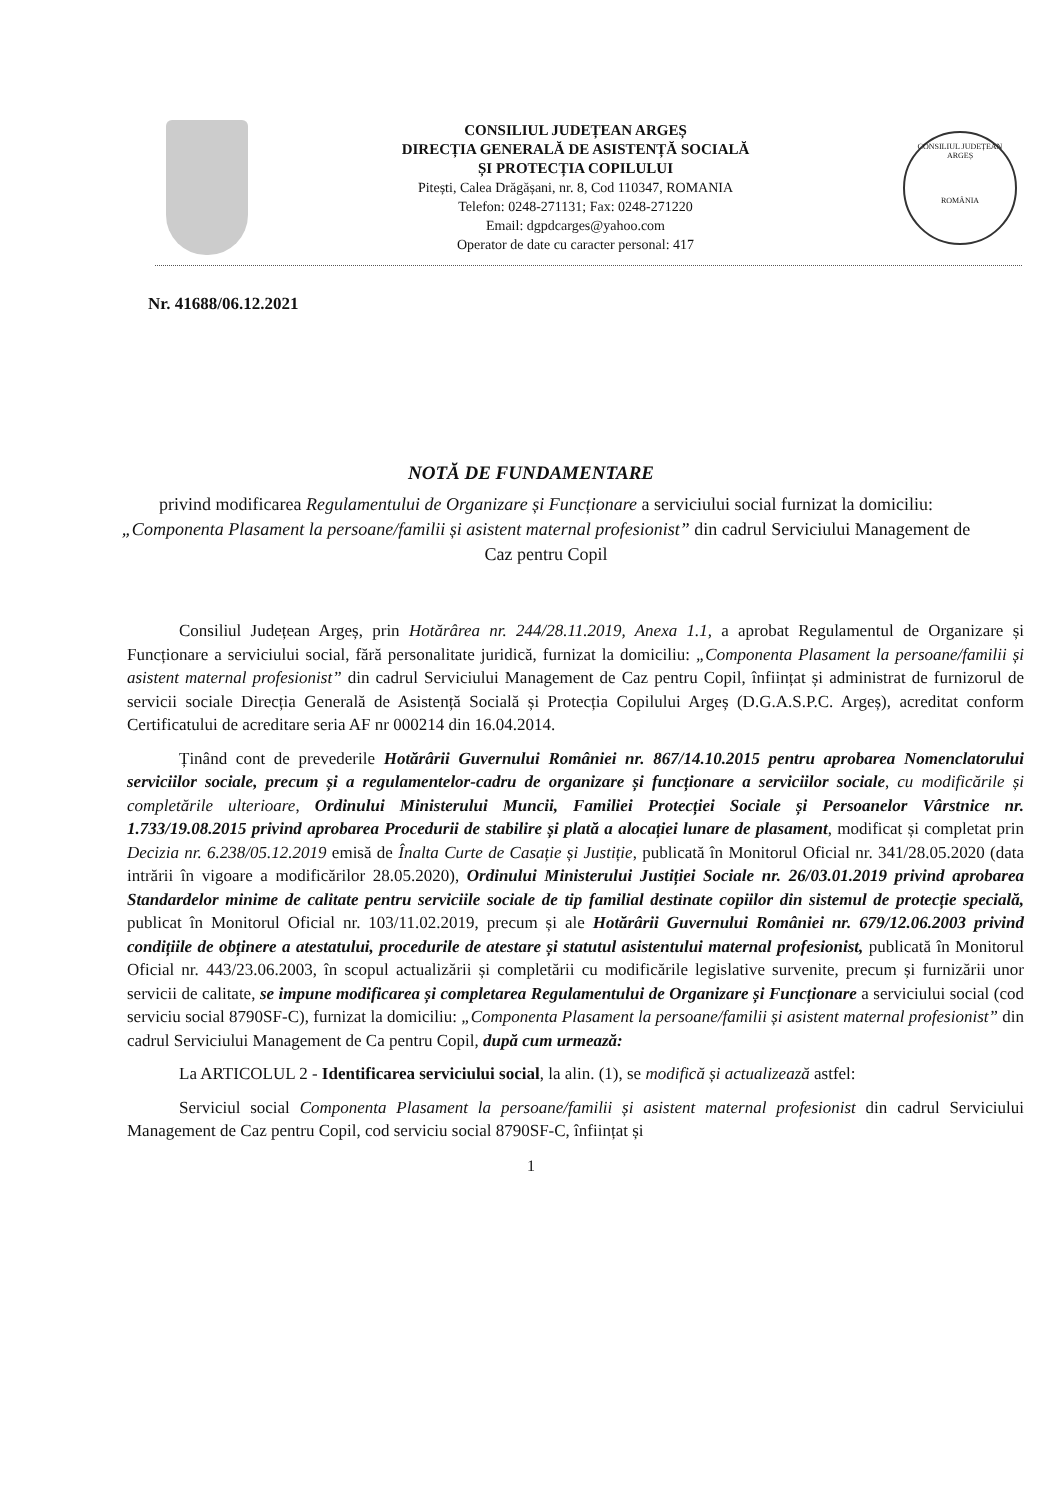CONSILIUL JUDEȚEAN ARGEȘ
DIRECȚIA GENERALĂ DE ASISTENȚĂ SOCIALĂ
ȘI PROTECȚIA COPILULUI
Pitești, Calea Drăgășani, nr. 8, Cod 110347, ROMANIA
Telefon: 0248-271131; Fax: 0248-271220
Email: dgpdcarges@yahoo.com
Operator de date cu caracter personal: 417
CONSILIUL JUDEȚEAN ARGEȘ
ROMÂNIA
Nr. 41688/06.12.2021
NOTĂ DE FUNDAMENTARE
privind modificarea Regulamentului de Organizare și Funcționare a serviciului social furnizat la domiciliu: „Componenta Plasament la persoane/familii și asistent maternal profesionist” din cadrul Serviciului Management de Caz pentru Copil
Consiliul Județean Argeș, prin Hotărârea nr. 244/28.11.2019, Anexa 1.1, a aprobat Regulamentul de Organizare și Funcționare a serviciului social, fără personalitate juridică, furnizat la domiciliu: „Componenta Plasament la persoane/familii și asistent maternal profesionist” din cadrul Serviciului Management de Caz pentru Copil, înființat și administrat de furnizorul de servicii sociale Direcția Generală de Asistență Socială și Protecția Copilului Argeș (D.G.A.S.P.C. Argeș), acreditat conform Certificatului de acreditare seria AF nr 000214 din 16.04.2014.
Ținând cont de prevederile Hotărârii Guvernului României nr. 867/14.10.2015 pentru aprobarea Nomenclatorului serviciilor sociale, precum și a regulamentelor-cadru de organizare și funcționare a serviciilor sociale, cu modificările și completările ulterioare, Ordinului Ministerului Muncii, Familiei Protecției Sociale și Persoanelor Vârstnice nr. 1.733/19.08.2015 privind aprobarea Procedurii de stabilire și plată a alocației lunare de plasament, modificat și completat prin Decizia nr. 6.238/05.12.2019 emisă de Înalta Curte de Casație și Justiție, publicată în Monitorul Oficial nr. 341/28.05.2020 (data intrării în vigoare a modificărilor 28.05.2020), Ordinului Ministerului Justiției Sociale nr. 26/03.01.2019 privind aprobarea Standardelor minime de calitate pentru serviciile sociale de tip familial destinate copiilor din sistemul de protecție specială, publicat în Monitorul Oficial nr. 103/11.02.2019, precum și ale Hotărârii Guvernului României nr. 679/12.06.2003 privind condițiile de obținere a atestatului, procedurile de atestare și statutul asistentului maternal profesionist, publicată în Monitorul Oficial nr. 443/23.06.2003, în scopul actualizării și completării cu modificările legislative survenite, precum și furnizării unor servicii de calitate, se impune modificarea și completarea Regulamentului de Organizare și Funcționare a serviciului social (cod serviciu social 8790SF-C), furnizat la domiciliu: „Componenta Plasament la persoane/familii și asistent maternal profesionist” din cadrul Serviciului Management de Ca pentru Copil, după cum urmează:
La ARTICOLUL 2 - Identificarea serviciului social, la alin. (1), se modifică și actualizează astfel:
Serviciul social Componenta Plasament la persoane/familii și asistent maternal profesionist din cadrul Serviciului Management de Caz pentru Copil, cod serviciu social 8790SF-C, înființat și
1